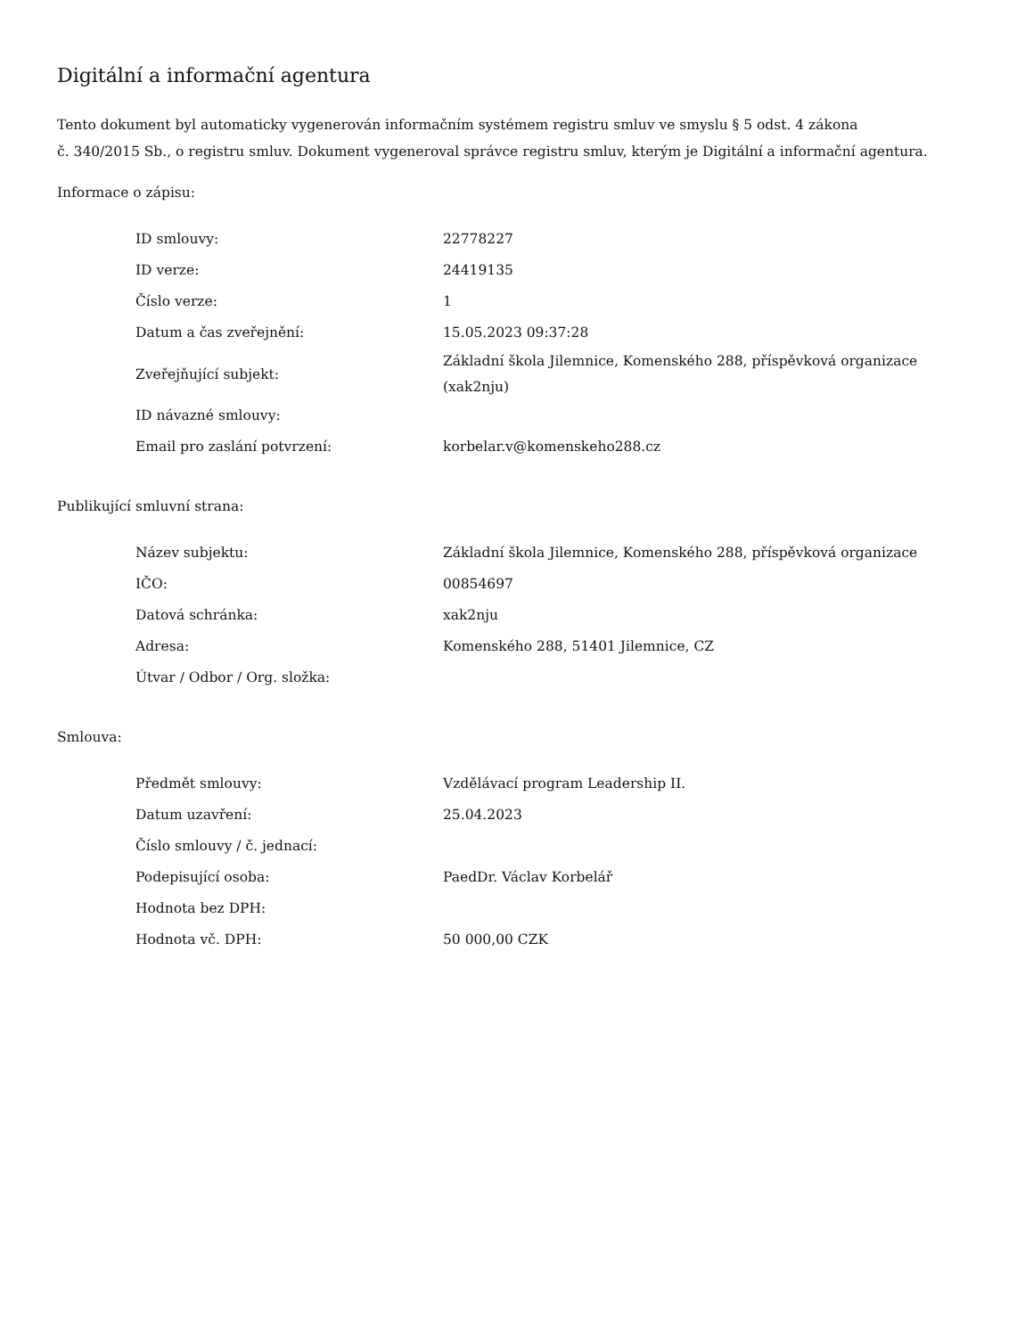Digitální a informační agentura
Tento dokument byl automaticky vygenerován informačním systémem registru smluv ve smyslu § 5 odst. 4 zákona
č. 340/2015 Sb., o registru smluv. Dokument vygeneroval správce registru smluv, kterým je Digitální a informační agentura.
Informace o zápisu:
| ID smlouvy: | 22778227 |
| ID verze: | 24419135 |
| Číslo verze: | 1 |
| Datum a čas zveřejnění: | 15.05.2023 09:37:28 |
| Zveřejňující subjekt: | Základní škola Jilemnice, Komenského 288, příspěvková organizace (xak2nju) |
| ID návazné smlouvy: | |
| Email pro zaslání potvrzení: | korbelar.v@komenskeho288.cz |
Publikující smluvní strana:
| Název subjektu: | Základní škola Jilemnice, Komenského 288, příspěvková organizace |
| IČO: | 00854697 |
| Datová schránka: | xak2nju |
| Adresa: | Komenského 288, 51401 Jilemnice, CZ |
| Útvar / Odbor / Org. složka: | |
Smlouva:
| Předmět smlouvy: | Vzdělávací program Leadership II. |
| Datum uzavření: | 25.04.2023 |
| Číslo smlouvy / č. jednací: | |
| Podepisující osoba: | PaedDr. Václav Korbelář |
| Hodnota bez DPH: | |
| Hodnota vč. DPH: | 50 000,00 CZK |